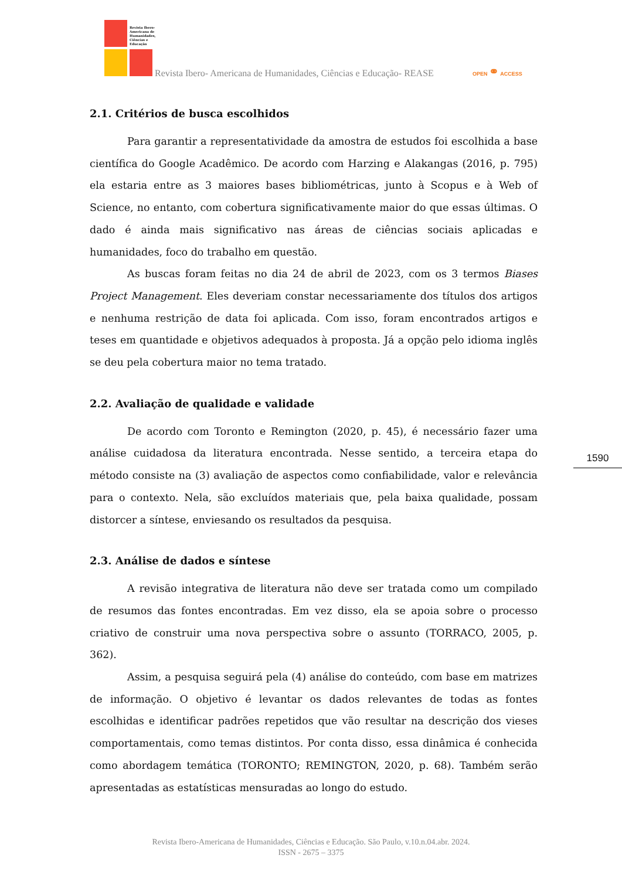Revista Ibero-
Americana de
Humanidades,
Ciências e
Educação
Revista Ibero- Americana de Humanidades, Ciências e Educação- REASE
OPEN ⚭ ACCESS
2.1. Critérios de busca escolhidos
Para garantir a representatividade da amostra de estudos foi escolhida a base científica do Google Acadêmico. De acordo com Harzing e Alakangas (2016, p. 795) ela estaria entre as 3 maiores bases bibliométricas, junto à Scopus e à Web of Science, no entanto, com cobertura significativamente maior do que essas últimas. O dado é ainda mais significativo nas áreas de ciências sociais aplicadas e humanidades, foco do trabalho em questão.
As buscas foram feitas no dia 24 de abril de 2023, com os 3 termos Biases Project Management. Eles deveriam constar necessariamente dos títulos dos artigos e nenhuma restrição de data foi aplicada. Com isso, foram encontrados artigos e teses em quantidade e objetivos adequados à proposta. Já a opção pelo idioma inglês se deu pela cobertura maior no tema tratado.
2.2. Avaliação de qualidade e validade
De acordo com Toronto e Remington (2020, p. 45), é necessário fazer uma análise cuidadosa da literatura encontrada. Nesse sentido, a terceira etapa do método consiste na (3) avaliação de aspectos como confiabilidade, valor e relevância para o contexto. Nela, são excluídos materiais que, pela baixa qualidade, possam distorcer a síntese, enviesando os resultados da pesquisa.
2.3. Análise de dados e síntese
A revisão integrativa de literatura não deve ser tratada como um compilado de resumos das fontes encontradas. Em vez disso, ela se apoia sobre o processo criativo de construir uma nova perspectiva sobre o assunto (TORRACO, 2005, p. 362).
Assim, a pesquisa seguirá pela (4) análise do conteúdo, com base em matrizes de informação. O objetivo é levantar os dados relevantes de todas as fontes escolhidas e identificar padrões repetidos que vão resultar na descrição dos vieses comportamentais, como temas distintos. Por conta disso, essa dinâmica é conhecida como abordagem temática (TORONTO; REMINGTON, 2020, p. 68). Também serão apresentadas as estatísticas mensuradas ao longo do estudo.
1590
Revista Ibero-Americana de Humanidades, Ciências e Educação. São Paulo, v.10.n.04.abr. 2024.
ISSN - 2675 – 3375